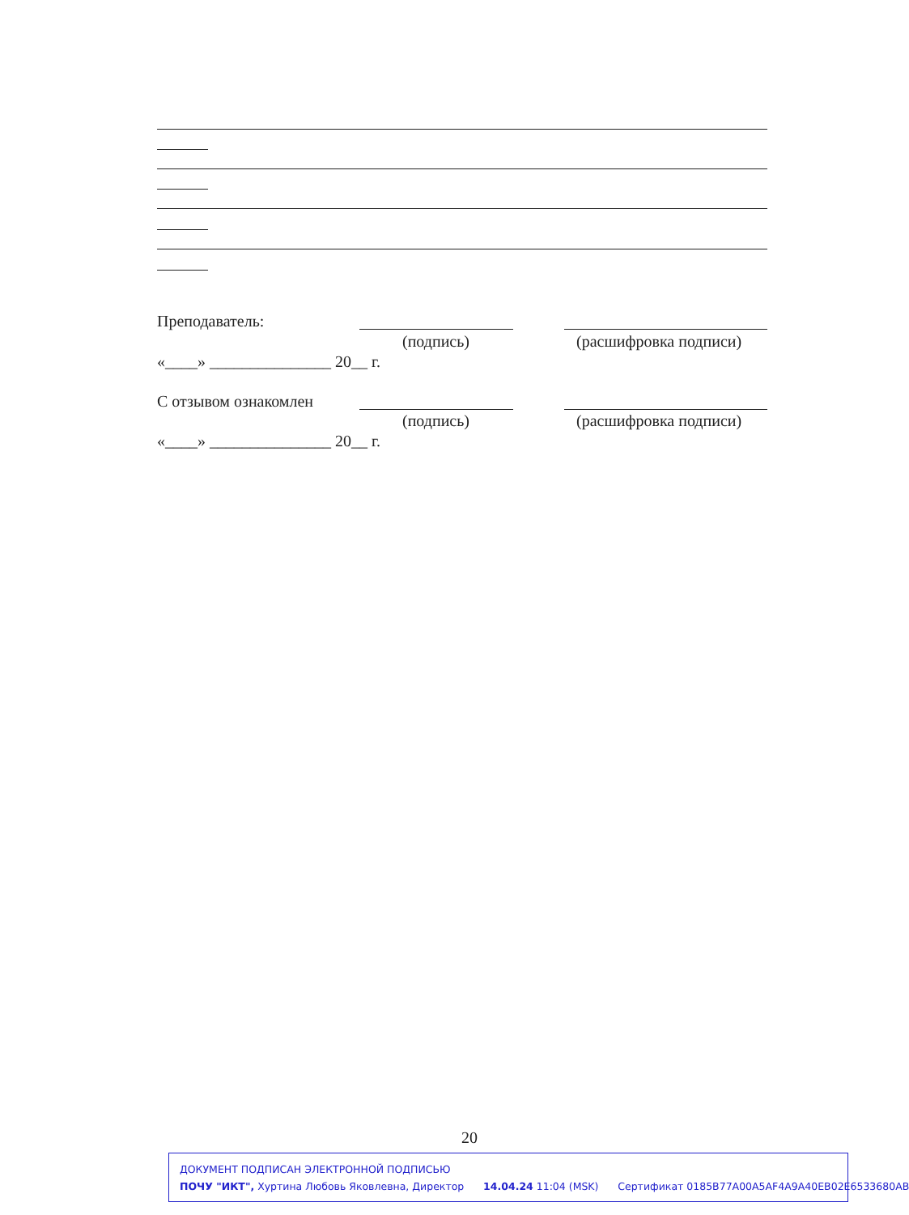Преподаватель:
(подпись) (расшифровка подписи)
«____» _______________ 20__ г.
С отзывом ознакомлен
(подпись) (расшифровка подписи)
«____» _______________ 20__ г.
20
ДОКУМЕНТ ПОДПИСАН ЭЛЕКТРОННОЙ ПОДПИСЬЮ
ПОЧУ "ИКТ", Хуртина Любовь Яковлевна, Директор 14.04.24 11:04 (MSK) Сертификат 0185B77A00A5AF4A9A40EB02E6533680AB